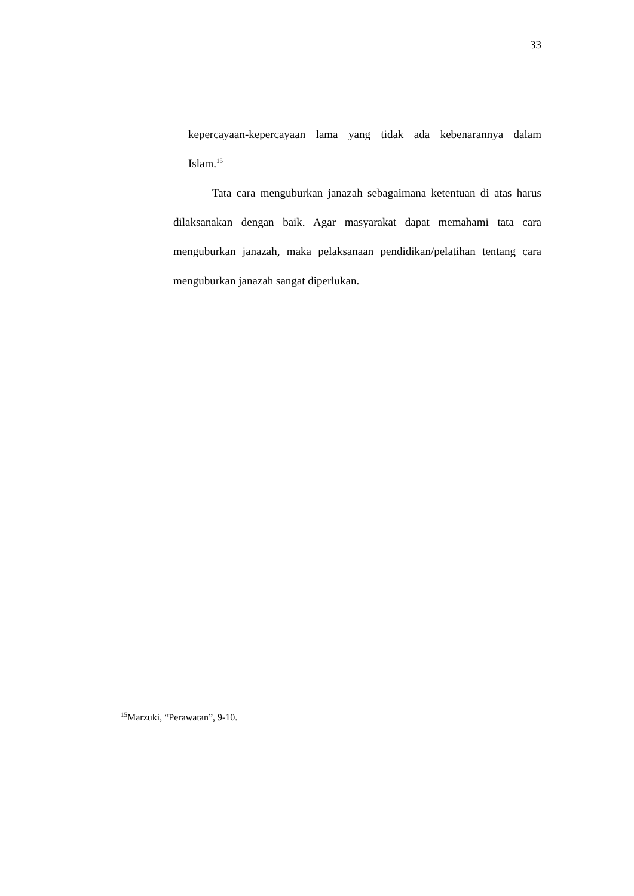33
kepercayaan-kepercayaan lama yang tidak ada kebenarannya dalam
Islam.<sup>15</sup>
Tata cara menguburkan janazah sebagaimana ketentuan di atas harus dilaksanakan dengan baik. Agar masyarakat dapat memahami tata cara menguburkan janazah, maka pelaksanaan pendidikan/pelatihan tentang cara menguburkan janazah sangat diperlukan.
<sup>15</sup> Marzuki, “Perawatan”, 9-10.